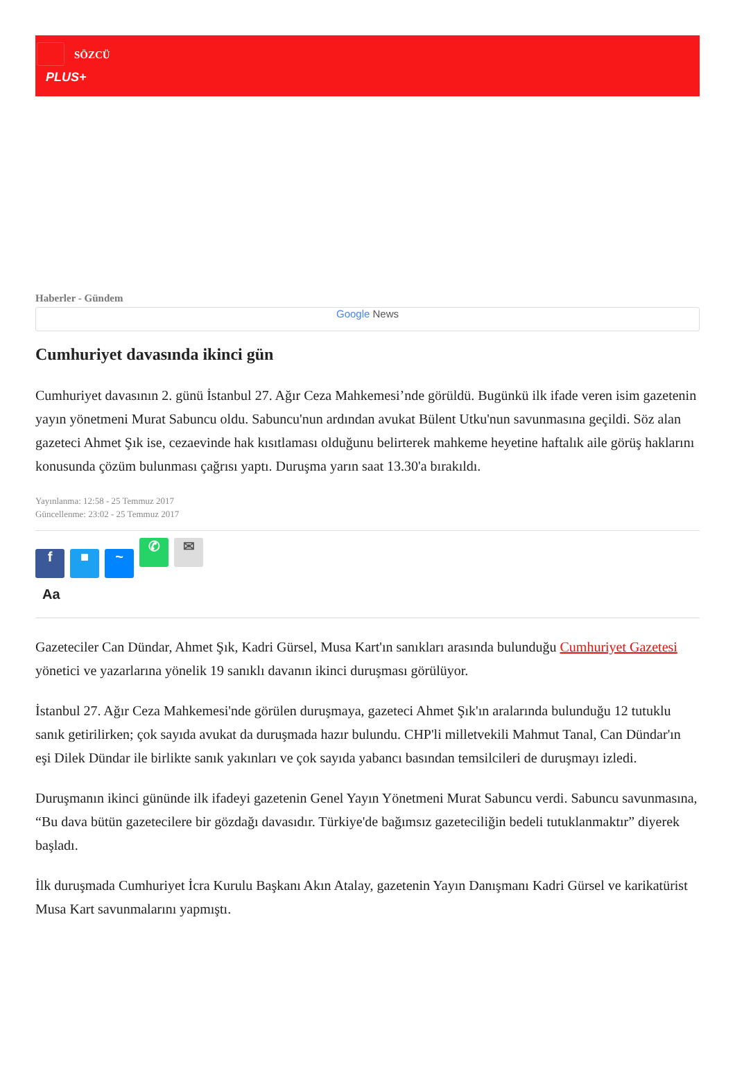SÖZCÜ
PLUS+
Haberler - Gündem
Google News
Cumhuriyet davasında ikinci gün
Cumhuriyet davasının 2. günü İstanbul 27. Ağır Ceza Mahkemesi’nde görüldü. Bugünkü ilk ifade veren isim gazetenin yayın yönetmeni Murat Sabuncu oldu. Sabuncu'nun ardından avukat Bülent Utku'nun savunmasına geçildi. Söz alan gazeteci Ahmet Şık ise, cezaevinde hak kısıtlaması olduğunu belirterek mahkeme heyetine haftalık aile görüş haklarını konusunda çözüm bulunması çağrısı yaptı. Duruşma yarın saat 13.30'a bırakıldı.
Yayınlanma: 12:58 - 25 Temmuz 2017
Güncellenme: 23:02 - 25 Temmuz 2017
f ■ ~ ✆ ✉
Aa
Gazeteciler Can Dündar, Ahmet Şık, Kadri Gürsel, Musa Kart'ın sanıkları arasında bulunduğu Cumhuriyet Gazetesi yönetici ve yazarlarına yönelik 19 sanıklı davanın ikinci duruşması görülüyor.
İstanbul 27. Ağır Ceza Mahkemesi'nde görülen duruşmaya, gazeteci Ahmet Şık'ın aralarında bulunduğu 12 tutuklu sanık getirilirken; çok sayıda avukat da duruşmada hazır bulundu. CHP'li milletvekili Mahmut Tanal, Can Dündar'ın eşi Dilek Dündar ile birlikte sanık yakınları ve çok sayıda yabancı basından temsilcileri de duruşmayı izledi.
Duruşmanın ikinci gününde ilk ifadeyi gazetenin Genel Yayın Yönetmeni Murat Sabuncu verdi. Sabuncu savunmasına, “Bu dava bütün gazetecilere bir gözdağı davasıdır. Türkiye'de bağımsız gazeteciliğin bedeli tutuklanmaktır” diyerek başladı.
İlk duruşmada Cumhuriyet İcra Kurulu Başkanı Akın Atalay, gazetenin Yayın Danışmanı Kadri Gürsel ve karikatürist Musa Kart savunmalarını yapmıştı.